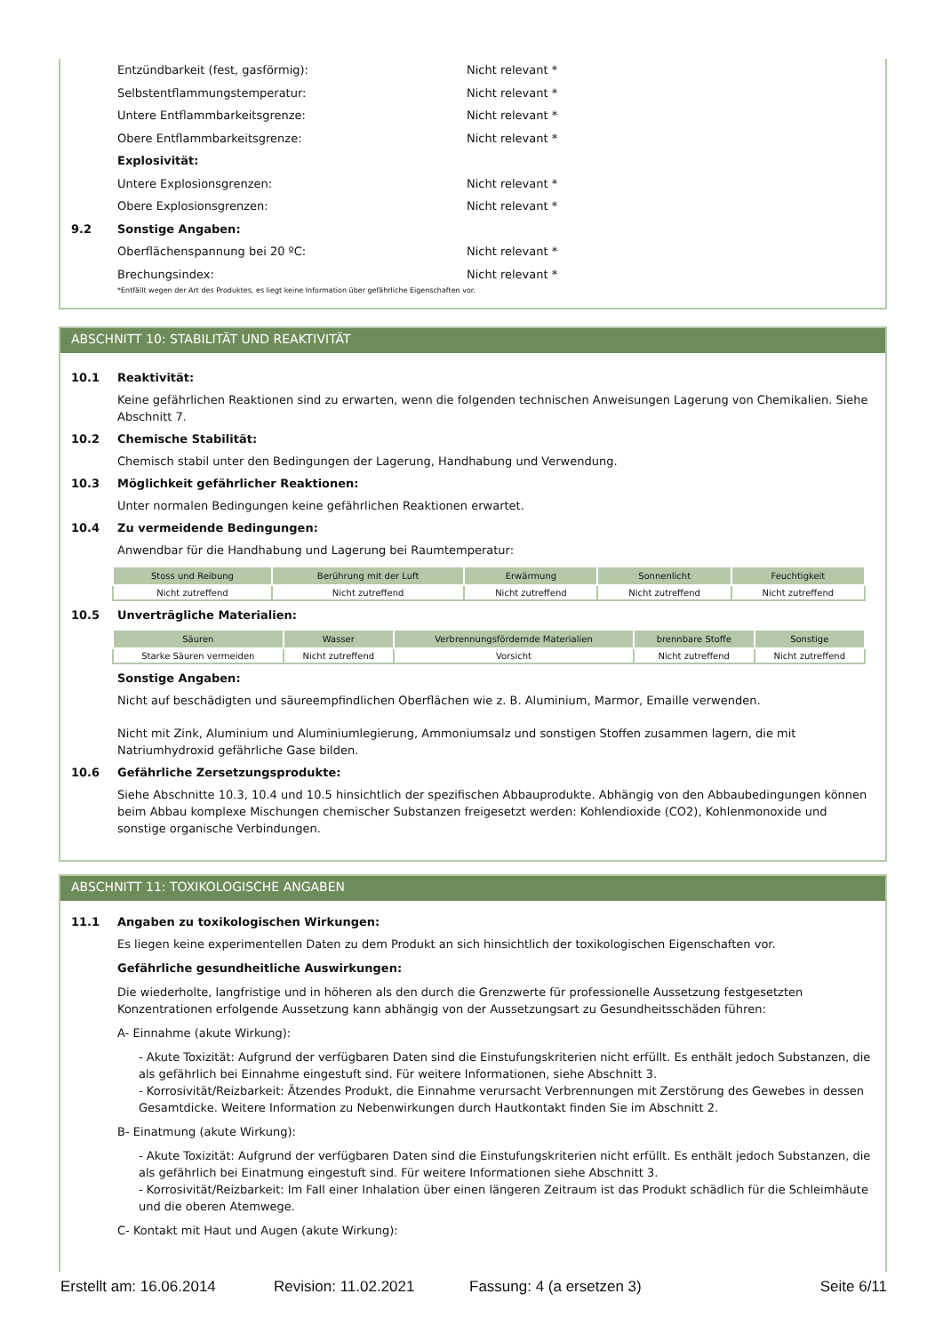Entzündbarkeit (fest, gasförmig): Nicht relevant *
Selbstentflammungstemperatur: Nicht relevant *
Untere Entflammbarkeitsgrenze: Nicht relevant *
Obere Entflammbarkeitsgrenze: Nicht relevant *
Explosivität:
Untere Explosionsgrenzen: Nicht relevant *
Obere Explosionsgrenzen: Nicht relevant *
9.2 Sonstige Angaben:
Oberflächenspannung bei 20 ºC: Nicht relevant *
Brechungsindex: Nicht relevant *
*Entfällt wegen der Art des Produktes, es liegt keine Information über gefährliche Eigenschaften vor.
ABSCHNITT 10: STABILITÄT UND REAKTIVITÄT
10.1 Reaktivität:
Keine gefährlichen Reaktionen sind zu erwarten, wenn die folgenden technischen Anweisungen Lagerung von Chemikalien. Siehe Abschnitt 7.
10.2 Chemische Stabilität:
Chemisch stabil unter den Bedingungen der Lagerung, Handhabung und Verwendung.
10.3 Möglichkeit gefährlicher Reaktionen:
Unter normalen Bedingungen keine gefährlichen Reaktionen erwartet.
10.4 Zu vermeidende Bedingungen:
Anwendbar für die Handhabung und Lagerung bei Raumtemperatur:
| Stoss und Reibung | Berührung mit der Luft | Erwärmung | Sonnenlicht | Feuchtigkeit |
| --- | --- | --- | --- | --- |
| Nicht zutreffend | Nicht zutreffend | Nicht zutreffend | Nicht zutreffend | Nicht zutreffend |
10.5 Unverträgliche Materialien:
| Säuren | Wasser | Verbrennungsfördernde Materialien | brennbare Stoffe | Sonstige |
| --- | --- | --- | --- | --- |
| Starke Säuren vermeiden | Nicht zutreffend | Vorsicht | Nicht zutreffend | Nicht zutreffend |
Sonstige Angaben:
Nicht auf beschädigten und säureempfindlichen Oberflächen wie z. B. Aluminium, Marmor, Emaille verwenden.
Nicht mit Zink, Aluminium und Aluminiumlegierung, Ammoniumsalz und sonstigen Stoffen zusammen lagern, die mit Natriumhydroxid gefährliche Gase bilden.
10.6 Gefährliche Zersetzungsprodukte:
Siehe Abschnitte 10.3, 10.4 und 10.5 hinsichtlich der spezifischen Abbauprodukte. Abhängig von den Abbaubedingungen können beim Abbau komplexe Mischungen chemischer Substanzen freigesetzt werden: Kohlendioxide (CO2), Kohlenmonoxide und sonstige organische Verbindungen.
ABSCHNITT 11: TOXIKOLOGISCHE ANGABEN
11.1 Angaben zu toxikologischen Wirkungen:
Es liegen keine experimentellen Daten zu dem Produkt an sich hinsichtlich der toxikologischen Eigenschaften vor.
Gefährliche gesundheitliche Auswirkungen:
Die wiederholte, langfristige und in höheren als den durch die Grenzwerte für professionelle Aussetzung festgesetzten Konzentrationen erfolgende Aussetzung kann abhängig von der Aussetzungsart zu Gesundheitsschäden führen:
A- Einnahme (akute Wirkung):
- Akute Toxizität: Aufgrund der verfügbaren Daten sind die Einstufungskriterien nicht erfüllt. Es enthält jedoch Substanzen, die als gefährlich bei Einnahme eingestuft sind. Für weitere Informationen, siehe Abschnitt 3.
- Korrosivität/Reizbarkeit: Ätzendes Produkt, die Einnahme verursacht Verbrennungen mit Zerstörung des Gewebes in dessen Gesamtdicke. Weitere Information zu Nebenwirkungen durch Hautkontakt finden Sie im Abschnitt 2.
B- Einatmung (akute Wirkung):
- Akute Toxizität: Aufgrund der verfügbaren Daten sind die Einstufungskriterien nicht erfüllt. Es enthält jedoch Substanzen, die als gefährlich bei Einatmung eingestuft sind. Für weitere Informationen siehe Abschnitt 3.
- Korrosivität/Reizbarkeit: Im Fall einer Inhalation über einen längeren Zeitraum ist das Produkt schädlich für die Schleimhäute und die oberen Atemwege.
C- Kontakt mit Haut und Augen (akute Wirkung):
Erstellt am: 16.06.2014 Revision: 11.02.2021 Fassung: 4 (a ersetzen 3) Seite 6/11